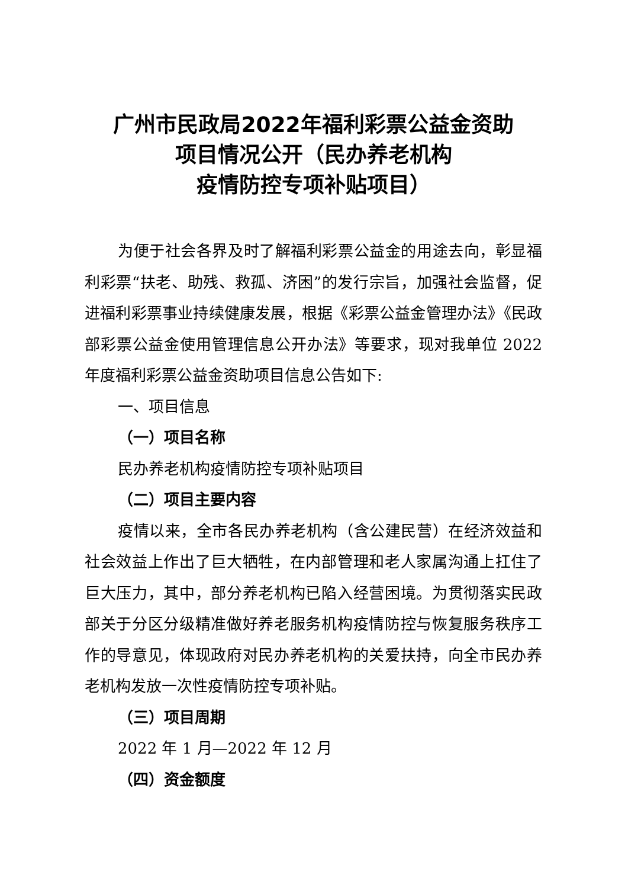广州市民政局2022年福利彩票公益金资助
项目情况公开（民办养老机构
疫情防控专项补贴项目）
为便于社会各界及时了解福利彩票公益金的用途去向，彰显福利彩票“扶老、助残、救孤、济困”的发行宗旨，加强社会监督，促进福利彩票事业持续健康发展，根据《彩票公益金管理办法》《民政部彩票公益金使用管理信息公开办法》等要求，现对我单位 2022 年度福利彩票公益金资助项目信息公告如下:
一、项目信息
（一）项目名称
民办养老机构疫情防控专项补贴项目
（二）项目主要内容
疫情以来，全市各民办养老机构（含公建民营）在经济效益和社会效益上作出了巨大牺牲，在内部管理和老人家属沟通上扛住了巨大压力，其中，部分养老机构已陷入经营困境。为贯彻落实民政部关于分区分级精准做好养老服务机构疫情防控与恢复服务秩序工作的导意见，体现政府对民办养老机构的关爱扶持，向全市民办养老机构发放一次性疫情防控专项补贴。
（三）项目周期
2022 年 1 月—2022 年 12 月
（四）资金额度